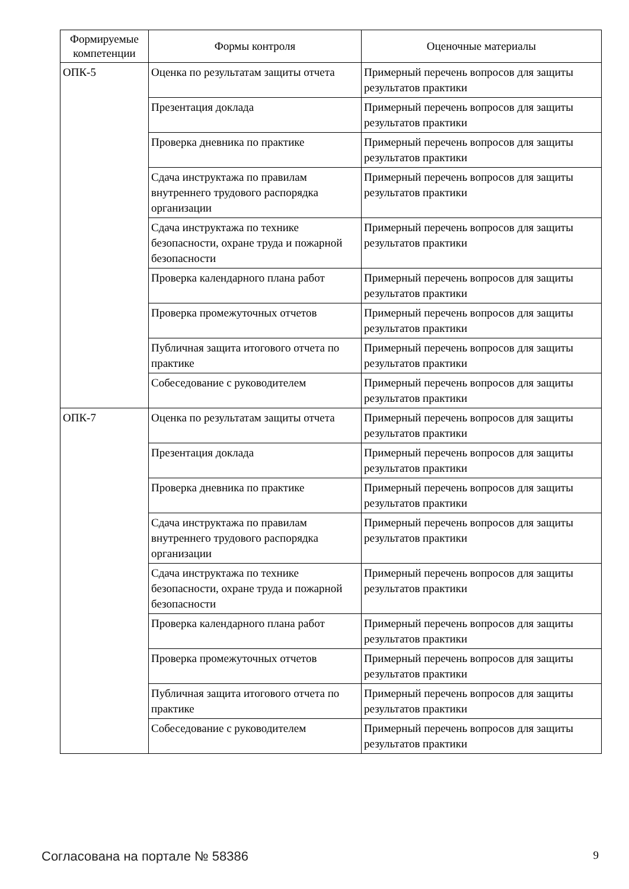| Формируемые компетенции | Формы контроля | Оценочные материалы |
| --- | --- | --- |
| ОПК-5 | Оценка по результатам защиты отчета | Примерный перечень вопросов для защиты результатов практики |
| | Презентация доклада | Примерный перечень вопросов для защиты результатов практики |
| | Проверка дневника по практике | Примерный перечень вопросов для защиты результатов практики |
| | Сдача инструктажа по правилам внутреннего трудового распорядка организации | Примерный перечень вопросов для защиты результатов практики |
| | Сдача инструктажа по технике безопасности, охране труда и пожарной безопасности | Примерный перечень вопросов для защиты результатов практики |
| | Проверка календарного плана работ | Примерный перечень вопросов для защиты результатов практики |
| | Проверка промежуточных отчетов | Примерный перечень вопросов для защиты результатов практики |
| | Публичная защита итогового отчета по практике | Примерный перечень вопросов для защиты результатов практики |
| | Собеседование с руководителем | Примерный перечень вопросов для защиты результатов практики |
| ОПК-7 | Оценка по результатам защиты отчета | Примерный перечень вопросов для защиты результатов практики |
| | Презентация доклада | Примерный перечень вопросов для защиты результатов практики |
| | Проверка дневника по практике | Примерный перечень вопросов для защиты результатов практики |
| | Сдача инструктажа по правилам внутреннего трудового распорядка организации | Примерный перечень вопросов для защиты результатов практики |
| | Сдача инструктажа по технике безопасности, охране труда и пожарной безопасности | Примерный перечень вопросов для защиты результатов практики |
| | Проверка календарного плана работ | Примерный перечень вопросов для защиты результатов практики |
| | Проверка промежуточных отчетов | Примерный перечень вопросов для защиты результатов практики |
| | Публичная защита итогового отчета по практике | Примерный перечень вопросов для защиты результатов практики |
| | Собеседование с руководителем | Примерный перечень вопросов для защиты результатов практики |
Согласована на портале № 58386 9